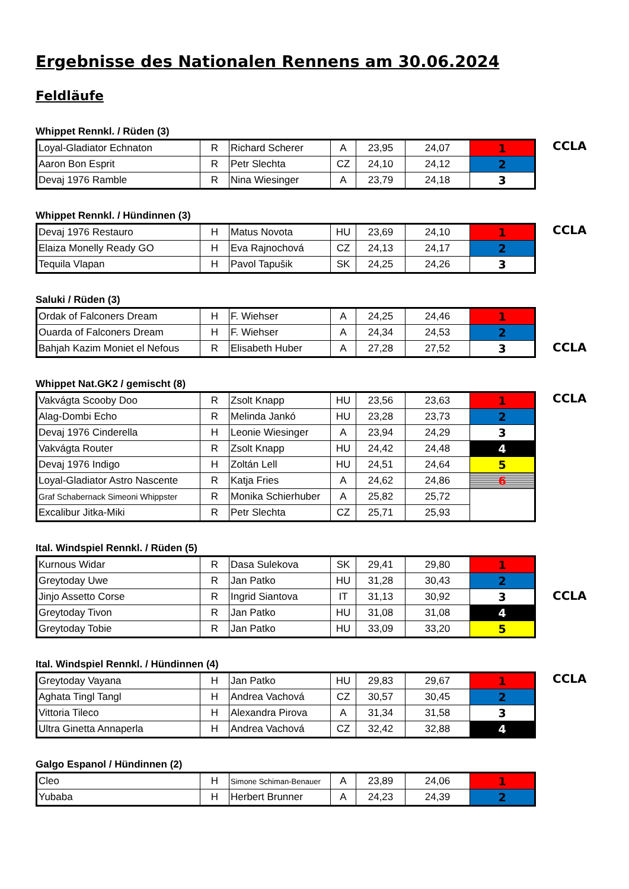Ergebnisse des Nationalen Rennens am 30.06.2024
Feldläufe
Whippet Rennkl. / Rüden (3)
| Loyal-Gladiator Echnaton | R | Richard Scherer | A | 23,95 | 24,07 | 1 |
| Aaron Bon Esprit | R | Petr Slechta | CZ | 24,10 | 24,12 | 2 |
| Devaj 1976 Ramble | R | Nina Wiesinger | A | 23,79 | 24,18 | 3 |
CCLA
Whippet Rennkl. / Hündinnen (3)
| Devaj 1976 Restauro | H | Matus Novota | HU | 23,69 | 24,10 | 1 |
| Elaiza Monelly Ready GO | H | Eva Rajnochová | CZ | 24,13 | 24,17 | 2 |
| Tequila Vlapan | H | Pavol Tapušik | SK | 24,25 | 24,26 | 3 |
CCLA
Saluki / Rüden (3)
| Ordak of Falconers Dream | H | F. Wiehser | A | 24,25 | 24,46 | 1 |
| Ouarda of Falconers Dream | H | F. Wiehser | A | 24,34 | 24,53 | 2 |
| Bahjah Kazim Moniet el Nefous | R | Elisabeth Huber | A | 27,28 | 27,52 | 3 |
CCLA
Whippet Nat.GK2 / gemischt (8)
| Vakvágta Scooby Doo | R | Zsolt Knapp | HU | 23,56 | 23,63 | 1 |
| Alag-Dombi Echo | R | Melinda Jankó | HU | 23,28 | 23,73 | 2 |
| Devaj 1976 Cinderella | H | Leonie Wiesinger | A | 23,94 | 24,29 | 3 |
| Vakvágta Router | R | Zsolt Knapp | HU | 24,42 | 24,48 | 4 |
| Devaj 1976 Indigo | H | Zoltán Lell | HU | 24,51 | 24,64 | 5 |
| Loyal-Gladiator Astro Nascente | R | Katja Fries | A | 24,62 | 24,86 | 6 |
| Graf Schabernack Simeoni Whippster | R | Monika Schierhuber | A | 25,82 | 25,72 | |
| Excalibur Jitka-Miki | R | Petr Slechta | CZ | 25,71 | 25,93 | |
CCLA
Ital. Windspiel Rennkl. / Rüden (5)
| Kurnous Widar | R | Dasa Sulekova | SK | 29,41 | 29,80 | 1 |
| Greytoday Uwe | R | Jan Patko | HU | 31,28 | 30,43 | 2 |
| Jinjo Assetto Corse | R | Ingrid Siantova | IT | 31,13 | 30,92 | 3 |
| Greytoday Tivon | R | Jan Patko | HU | 31,08 | 31,08 | 4 |
| Greytoday Tobie | R | Jan Patko | HU | 33,09 | 33,20 | 5 |
CCLA
Ital. Windspiel Rennkl. / Hündinnen (4)
| Greytoday Vayana | H | Jan Patko | HU | 29,83 | 29,67 | 1 |
| Aghata Tingl Tangl | H | Andrea Vachová | CZ | 30,57 | 30,45 | 2 |
| Vittoria Tileco | H | Alexandra Pirova | A | 31,34 | 31,58 | 3 |
| Ultra Ginetta Annaperla | H | Andrea Vachová | CZ | 32,42 | 32,88 | 4 |
CCLA
Galgo Espanol / Hündinnen (2)
| Cleo | H | Simone Schiman-Benauer | A | 23,89 | 24,06 | 1 |
| Yubaba | H | Herbert Brunner | A | 24,23 | 24,39 | 2 |